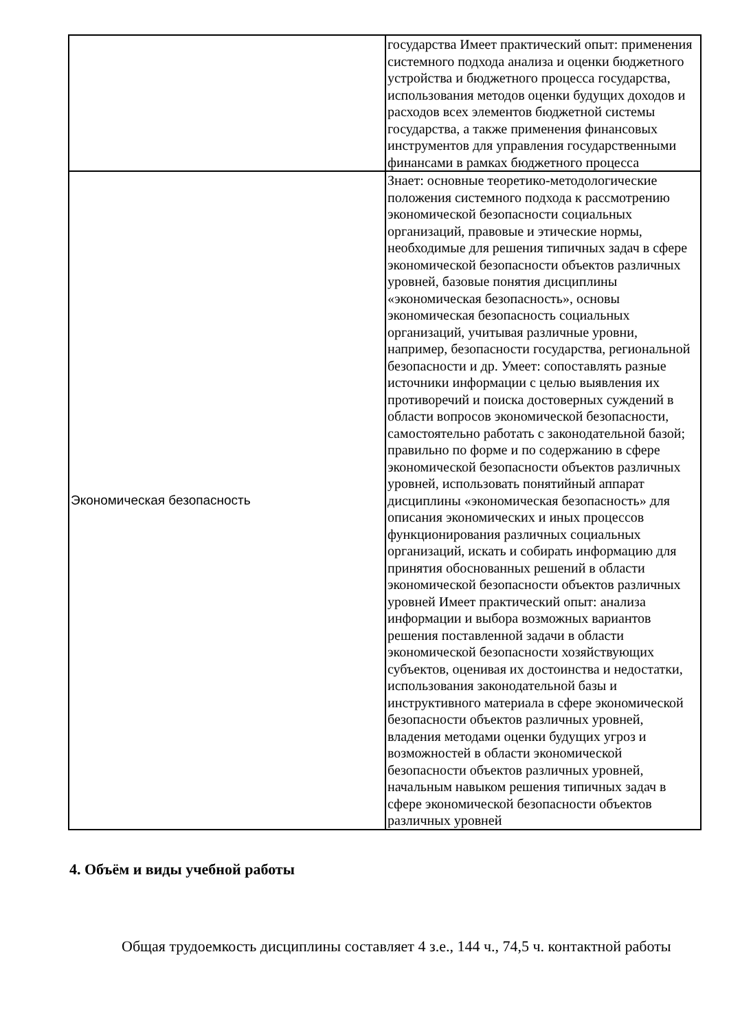| | государства Имеет практический опыт: применения системного подхода анализа и оценки бюджетного устройства и бюджетного процесса государства, использования методов оценки будущих доходов и расходов всех элементов бюджетной системы государства, а также применения финансовых инструментов для управления государственными финансами в рамках бюджетного процесса |
| Экономическая безопасность | Знает: основные теоретико-методологические положения системного подхода к рассмотрению экономической безопасности социальных организаций, правовые и этические нормы, необходимые для решения типичных задач в сфере экономической безопасности объектов различных уровней, базовые понятия дисциплины «экономическая безопасность», основы экономическая безопасность социальных организаций, учитывая различные уровни, например, безопасности государства, региональной безопасности и др. Умеет: сопоставлять разные источники информации с целью выявления их противоречий и поиска достоверных суждений в области вопросов экономической безопасности, самостоятельно работать с законодательной базой; правильно по форме и по содержанию в сфере экономической безопасности объектов различных уровней, использовать понятийный аппарат дисциплины «экономическая безопасность» для описания экономических и иных процессов функционирования различных социальных организаций, искать и собирать информацию для принятия обоснованных решений в области экономической безопасности объектов различных уровней Имеет практический опыт: анализа информации и выбора возможных вариантов решения поставленной задачи в области экономической безопасности хозяйствующих субъектов, оценивая их достоинства и недостатки, использования законодательной базы и инструктивного материала в сфере экономической безопасности объектов различных уровней, владения методами оценки будущих угроз и возможностей в области экономической безопасности объектов различных уровней, начальным навыком решения типичных задач в сфере экономической безопасности объектов различных уровней |
4. Объём и виды учебной работы
Общая трудоемкость дисциплины составляет 4 з.е., 144 ч., 74,5 ч. контактной работы